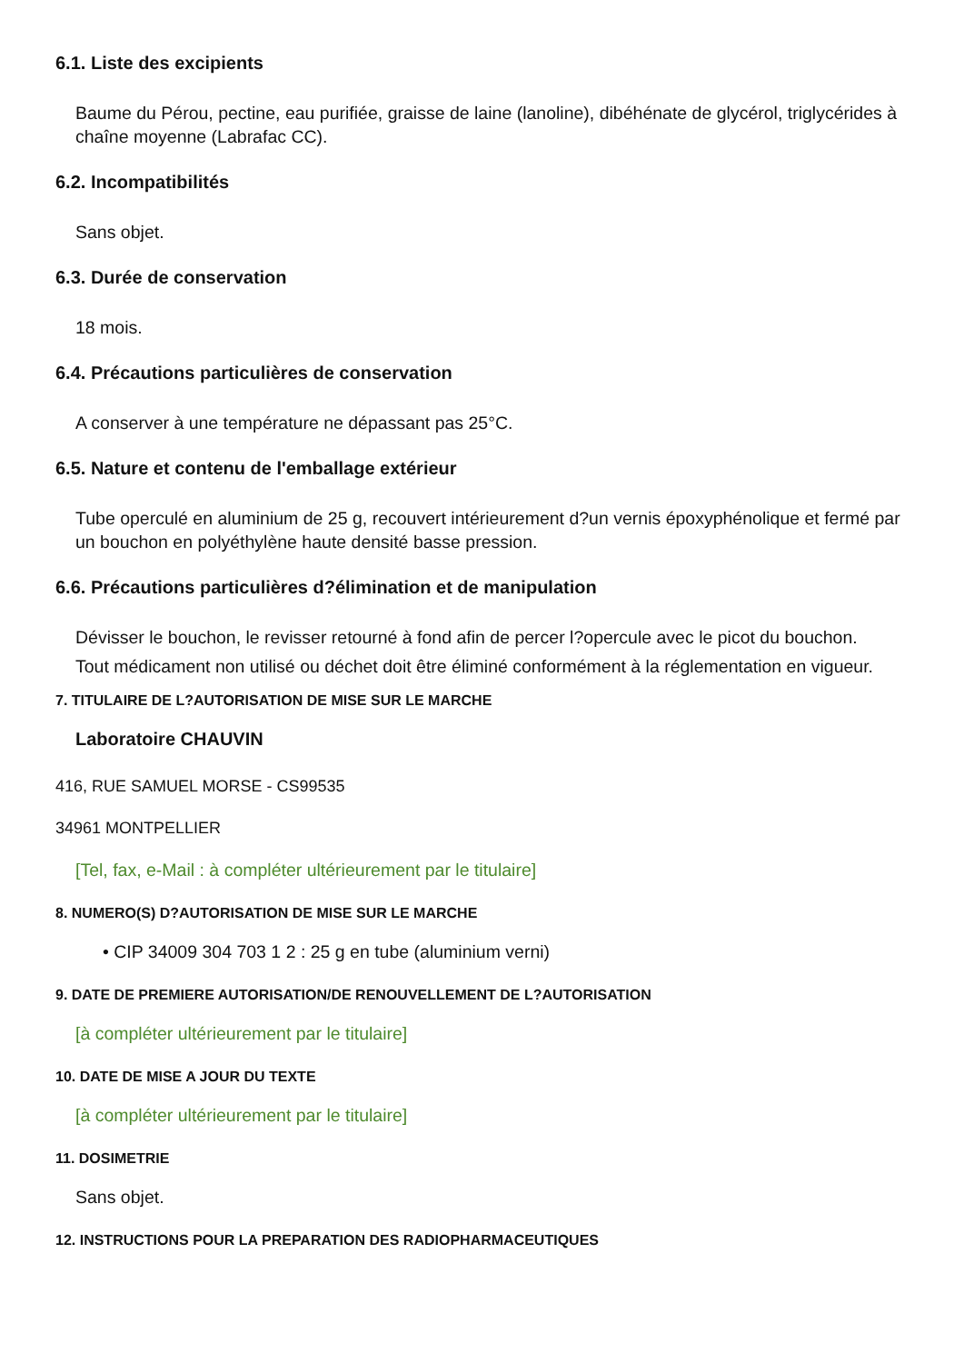6.1. Liste des excipients
Baume du Pérou, pectine, eau purifiée, graisse de laine (lanoline), dibéhénate de glycérol, triglycérides à chaîne moyenne (Labrafac CC).
6.2. Incompatibilités
Sans objet.
6.3. Durée de conservation
18 mois.
6.4. Précautions particulières de conservation
A conserver à une température ne dépassant pas 25°C.
6.5. Nature et contenu de l'emballage extérieur
Tube operculé en aluminium de 25 g, recouvert intérieurement d?un vernis époxyphénolique et fermé par un bouchon en polyéthylène haute densité basse pression.
6.6. Précautions particulières d?élimination et de manipulation
Dévisser le bouchon, le revisser retourné à fond afin de percer l?opercule avec le picot du bouchon.
Tout médicament non utilisé ou déchet doit être éliminé conformément à la réglementation en vigueur.
7. TITULAIRE DE L?AUTORISATION DE MISE SUR LE MARCHE
Laboratoire CHAUVIN
416, RUE SAMUEL MORSE - CS99535
34961 MONTPELLIER
[Tel, fax, e-Mail : à compléter ultérieurement par le titulaire]
8. NUMERO(S) D?AUTORISATION DE MISE SUR LE MARCHE
• CIP 34009 304 703 1 2 : 25 g en tube (aluminium verni)
9. DATE DE PREMIERE AUTORISATION/DE RENOUVELLEMENT DE L?AUTORISATION
[à compléter ultérieurement par le titulaire]
10. DATE DE MISE A JOUR DU TEXTE
[à compléter ultérieurement par le titulaire]
11. DOSIMETRIE
Sans objet.
12. INSTRUCTIONS POUR LA PREPARATION DES RADIOPHARMACEUTIQUES